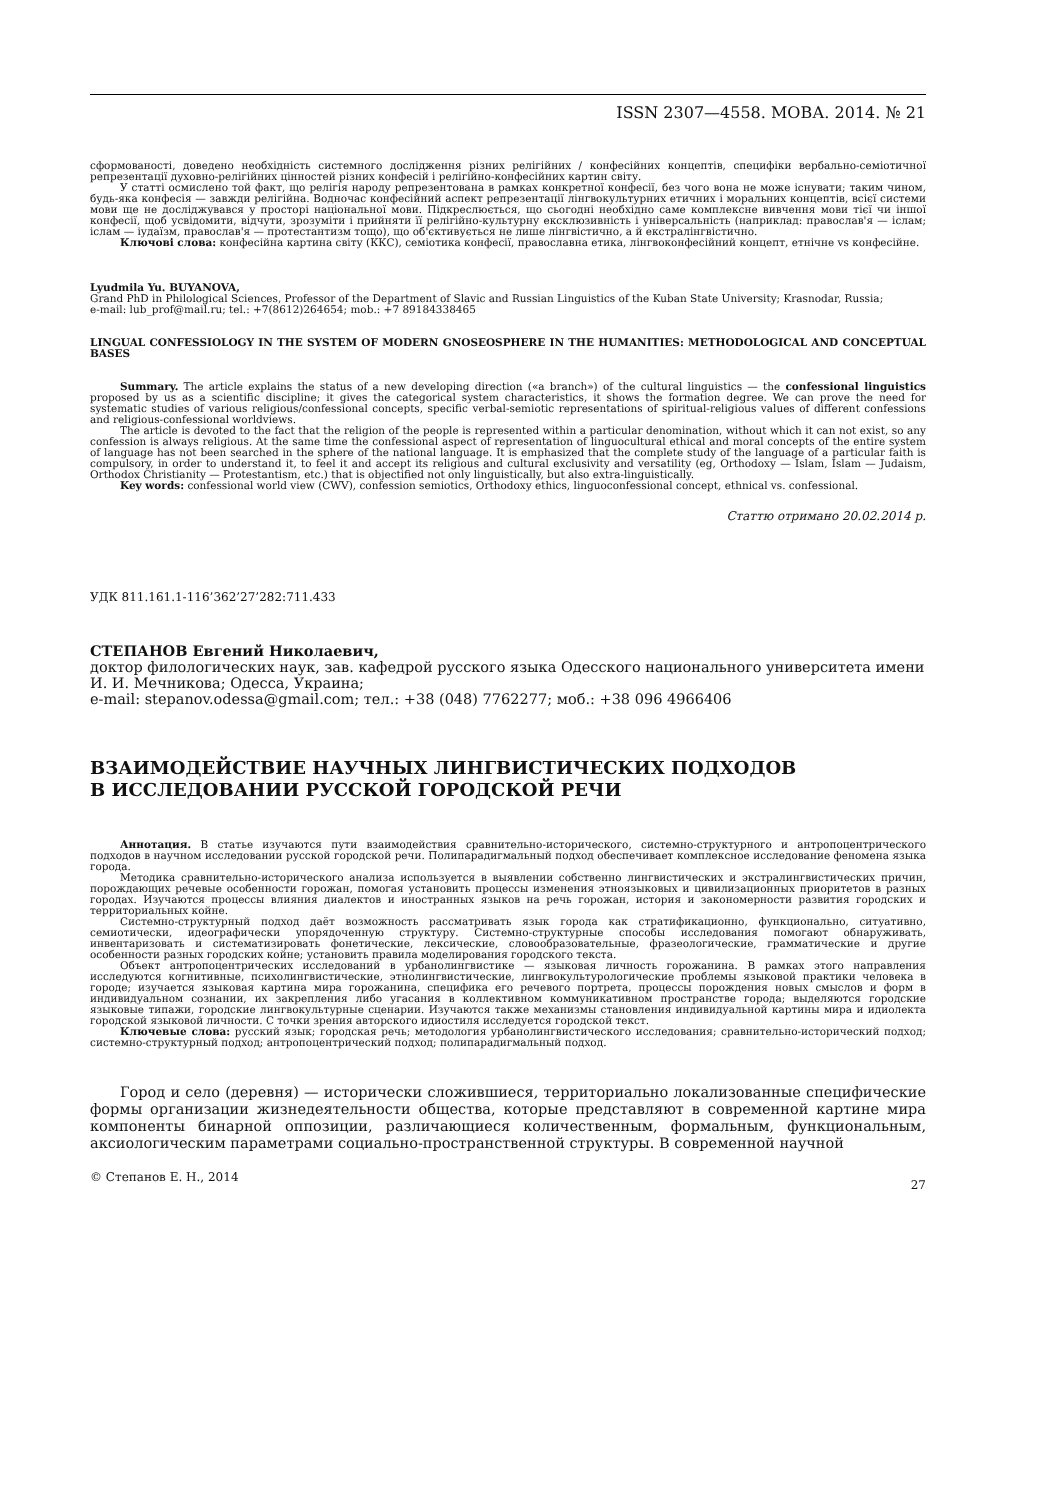ISSN 2307—4558. МОВА. 2014. № 21
сформованості, доведено необхідність системного дослідження різних релігійних / конфесійних концептів, специфіки вербально-семіотичної репрезентації духовно-релігійних цінностей різних конфесій і релігійно-конфесійних картин світу.
У статті осмислено той факт, що релігія народу репрезентована в рамках конкретної конфесії, без чого вона не може існувати; таким чином, будь-яка конфесія — завжди релігійна. Водночас конфесійний аспект репрезентації лінгвокультурних етичних і моральних концептів, всієї системи мови ще не досліджувався у просторі національної мови. Підкреслюється, що сьогодні необхідно саме комплексне вивчення мови тієї чи іншої конфесії, щоб усвідомити, відчути, зрозуміти і прийняти її релігійно-культурну ексклюзивність і універсальність (наприклад: православ'я — іслам; іслам — іудаїзм, православ'я — протестантизм тощо), що об'єктивується не лише лінгвістично, а й екстралінгвістично.
Ключові слова: конфесійна картина світу (ККС), семіотика конфесії, православна етика, лінгвоконфесійний концепт, етнічне vs конфесійне.
Lyudmila Yu. BUYANOVA,
Grand PhD in Philological Sciences, Professor of the Department of Slavic and Russian Linguistics of the Kuban State University; Krasnodar, Russia;
e-mail: lub_prof@mail.ru; tel.: +7(8612)264654; mob.: +7 89184338465
LINGUAL CONFESSIOLOGY IN THE SYSTEM OF MODERN GNOSEOSPHERE IN THE HUMANITIES: METHODOLOGICAL AND CONCEPTUAL BASES
Summary. The article explains the status of a new developing direction («a branch») of the cultural linguistics — the confessional linguistics proposed by us as a scientific discipline; it gives the categorical system characteristics, it shows the formation degree. We can prove the need for systematic studies of various religious/confessional concepts, specific verbal-semiotic representations of spiritual-religious values of different confessions and religious-confessional worldviews.
The article is devoted to the fact that the religion of the people is represented within a particular denomination, without which it can not exist, so any confession is always religious. At the same time the confessional aspect of representation of linguocultural ethical and moral concepts of the entire system of language has not been searched in the sphere of the national language. It is emphasized that the complete study of the language of a particular faith is compulsory, in order to understand it, to feel it and accept its religious and cultural exclusivity and versatility (eg, Orthodoxy — Islam, Islam — Judaism, Orthodox Christianity — Protestantism, etc.) that is objectified not only linguistically, but also extra-linguistically.
Key words: confessional world view (CWV), confession semiotics, Orthodoxy ethics, linguoconfessional concept, ethnical vs. confessional.
Статтю отримано 20.02.2014 р.
УДК 811.161.1-116’362’27’282:711.433
СТЕПАНОВ Евгений Николаевич,
доктор филологических наук, зав. кафедрой русского языка Одесского национального университета имени И. И. Мечникова; Одесса, Украина;
e-mail: stepanov.odessa@gmail.com; тел.: +38 (048) 7762277; моб.: +38 096 4966406
ВЗАИМОДЕЙСТВИЕ НАУЧНЫХ ЛИНГВИСТИЧЕСКИХ ПОДХОДОВ
В ИССЛЕДОВАНИИ РУССКОЙ ГОРОДСКОЙ РЕЧИ
Аннотация. В статье изучаются пути взаимодействия сравнительно-исторического, системно-структурного и антропоцентрического подходов в научном исследовании русской городской речи. Полипарадигмальный подход обеспечивает комплексное исследование феномена языка города.
Методика сравнительно-исторического анализа используется в выявлении собственно лингвистических и экстралингвистических причин, порождающих речевые особенности горожан, помогая установить процессы изменения этноязыковых и цивилизационных приоритетов в разных городах. Изучаются процессы влияния диалектов и иностранных языков на речь горожан, история и закономерности развития городских и территориальных койне.
Системно-структурный подход даёт возможность рассматривать язык города как стратификационно, функционально, ситуативно, семиотически, идеографически упорядоченную структуру. Системно-структурные способы исследования помогают обнаруживать, инвентаризовать и систематизировать фонетические, лексические, словообразовательные, фразеологические, грамматические и другие особенности разных городских койне; установить правила моделирования городского текста.
Объект антропоцентрических исследований в урбанолингвистике — языковая личность горожанина. В рамках этого направления исследуются когнитивные, психолингвистические, этнолингвистические, лингвокультурологические проблемы языковой практики человека в городе; изучается языковая картина мира горожанина, специфика его речевого портрета, процессы порождения новых смыслов и форм в индивидуальном сознании, их закрепления либо угасания в коллективном коммуникативном пространстве города; выделяются городские языковые типажи, городские лингвокультурные сценарии. Изучаются также механизмы становления индивидуальной картины мира и идиолекта городской языковой личности. С точки зрения авторского идиостиля исследуется городской текст.
Ключевые слова: русский язык; городская речь; методология урбанолингвистического исследования; сравнительно-исторический подход; системно-структурный подход; антропоцентрический подход; полипарадигмальный подход.
Город и село (деревня) — исторически сложившиеся, территориально локализованные специфические формы организации жизнедеятельности общества, которые представляют в современной картине мира компоненты бинарной оппозиции, различающиеся количественным, формальным, функциональным, аксиологическим параметрами социально-пространственной структуры. В современной научной
© Степанов Е. Н., 2014 27